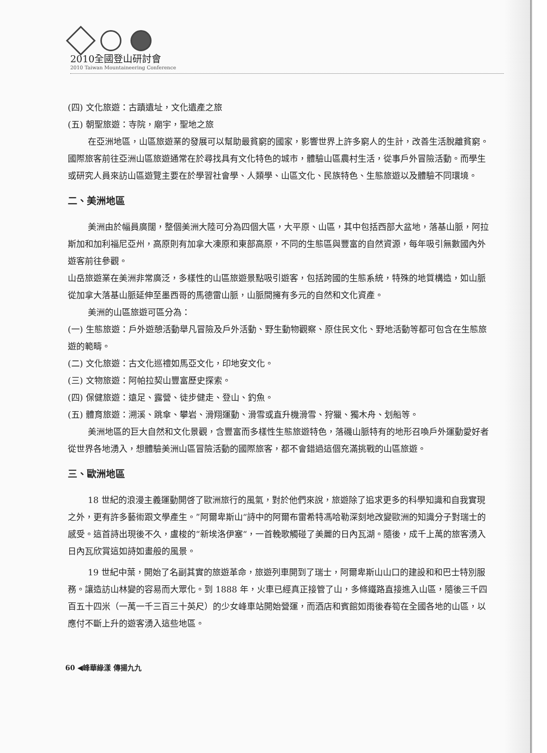2010全國登山研討會
2010 Taiwan Mountaineering Conference
(四) 文化旅遊：古蹟遺址，文化遺產之旅
(五) 朝聖旅遊：寺院，廟宇，聖地之旅
在亞洲地區，山區旅遊業的發展可以幫助最貧窮的國家，影響世界上許多窮人的生計，改善生活脫離貧窮。國際旅客前往亞洲山區旅遊通常在於尋找具有文化特色的城市，體驗山區農村生活，從事戶外冒險活動。而學生或研究人員來訪山區遊覽主要在於學習社會學、人類學、山區文化、民族特色、生態旅遊以及體驗不同環境。
二、美洲地區
美洲由於幅員廣闊，整個美洲大陸可分為四個大區，大平原、山區，其中包括西部大盆地，落基山脈，阿拉斯加和加利福尼亞州，高原則有加拿大凍原和東部高原，不同的生態區與豐富的自然資源，每年吸引無數國內外遊客前往參觀。
山岳旅遊業在美洲非常廣泛，多樣性的山區旅遊景點吸引遊客，包括跨國的生態系統，特殊的地質構造，如山脈從加拿大落基山脈延伸至墨西哥的馬德雷山脈，山脈間擁有多元的自然和文化資產。
美洲的山區旅遊可區分為：
(一) 生態旅遊：戶外遊憩活動舉凡冒險及戶外活動、野生動物觀察、原住民文化、野地活動等都可包含在生態旅遊的範疇。
(二) 文化旅遊：古文化巡禮如馬亞文化，印地安文化。
(三) 文物旅遊：阿帕拉契山豐富歷史探索。
(四) 保健旅遊：遠足、露營、徒步健走、登山、釣魚。
(五) 體育旅遊：溯溪、跳傘、攀岩、滑翔運動、滑雪或直升機滑雪、狩獵、獨木舟、划船等。
美洲地區的巨大自然和文化景觀，含豐富而多樣性生態旅遊特色，落磯山脈特有的地形召喚戶外運動愛好者從世界各地湧入，想體驗美洲山區冒險活動的國際旅客，都不會錯過這個充滿挑戰的山區旅遊。
三、歐洲地區
18 世紀的浪漫主義運動開啓了歐洲旅行的風氣，對於他們來說，旅遊除了追求更多的科學知識和自我實現之外，更有許多藝術跟文學產生。”阿爾卑斯山“詩中的阿爾布雷希特馮哈勒深刻地改變歐洲的知識分子對瑞士的感受。這首詩出現後不久，盧梭的“新埃洛伊塞“，一首輓歌觸碰了美麗的日內瓦湖。隨後，成千上萬的旅客湧入日內瓦欣賞這如詩如畫般的風景。
19 世紀中葉，開始了名副其實的旅遊革命，旅遊列車開到了瑞士，阿爾卑斯山山口的建設和和巴士特別服務。讓造訪山林變的容易而大眾化。到 1888 年，火車已經真正接管了山，多條鐵路直接進入山區，隨後三千四百五十四米（一萬一千三百三十英尺）的少女峰車站開始營運，而酒店和賓館如雨後春筍在全國各地的山區，以應付不斷上升的遊客湧入這些地區。
60 ◀峰華綠漾 傳揚九九